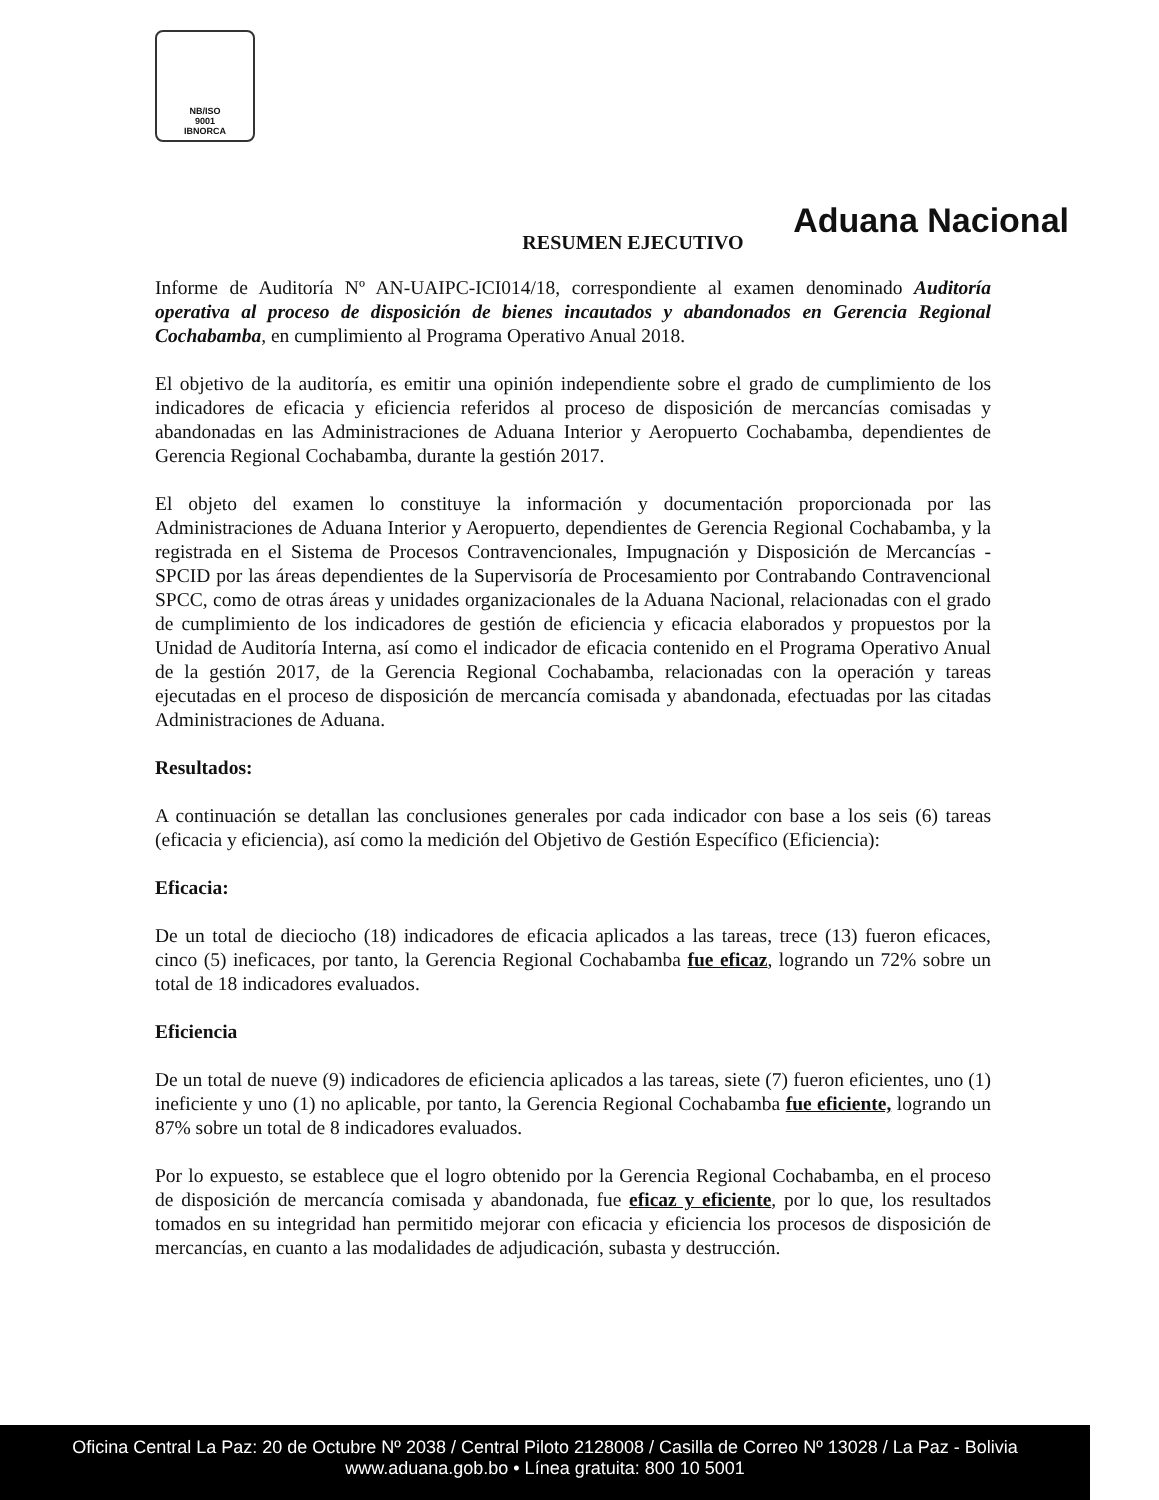NB/ISO
9001
IBNORCA
Aduana Nacional
RESUMEN EJECUTIVO
Informe de Auditoría Nº AN-UAIPC-ICI014/18, correspondiente al examen denominado Auditoría operativa al proceso de disposición de bienes incautados y abandonados en Gerencia Regional Cochabamba, en cumplimiento al Programa Operativo Anual 2018.
El objetivo de la auditoría, es emitir una opinión independiente sobre el grado de cumplimiento de los indicadores de eficacia y eficiencia referidos al proceso de disposición de mercancías comisadas y abandonadas en las Administraciones de Aduana Interior y Aeropuerto Cochabamba, dependientes de Gerencia Regional Cochabamba, durante la gestión 2017.
El objeto del examen lo constituye la información y documentación proporcionada por las Administraciones de Aduana Interior y Aeropuerto, dependientes de Gerencia Regional Cochabamba, y la registrada en el Sistema de Procesos Contravencionales, Impugnación y Disposición de Mercancías - SPCID por las áreas dependientes de la Supervisoría de Procesamiento por Contrabando Contravencional SPCC, como de otras áreas y unidades organizacionales de la Aduana Nacional, relacionadas con el grado de cumplimiento de los indicadores de gestión de eficiencia y eficacia elaborados y propuestos por la Unidad de Auditoría Interna, así como el indicador de eficacia contenido en el Programa Operativo Anual de la gestión 2017, de la Gerencia Regional Cochabamba, relacionadas con la operación y tareas ejecutadas en el proceso de disposición de mercancía comisada y abandonada, efectuadas por las citadas Administraciones de Aduana.
Resultados:
A continuación se detallan las conclusiones generales por cada indicador con base a los seis (6) tareas (eficacia y eficiencia), así como la medición del Objetivo de Gestión Específico (Eficiencia):
Eficacia:
De un total de dieciocho (18) indicadores de eficacia aplicados a las tareas, trece (13) fueron eficaces, cinco (5) ineficaces, por tanto, la Gerencia Regional Cochabamba fue eficaz, logrando un 72% sobre un total de 18 indicadores evaluados.
Eficiencia
De un total de nueve (9) indicadores de eficiencia aplicados a las tareas, siete (7) fueron eficientes, uno (1) ineficiente y uno (1) no aplicable, por tanto, la Gerencia Regional Cochabamba fue eficiente, logrando un 87% sobre un total de 8 indicadores evaluados.
Por lo expuesto, se establece que el logro obtenido por la Gerencia Regional Cochabamba, en el proceso de disposición de mercancía comisada y abandonada, fue eficaz y eficiente, por lo que, los resultados tomados en su integridad han permitido mejorar con eficacia y eficiencia los procesos de disposición de mercancías, en cuanto a las modalidades de adjudicación, subasta y destrucción.
Oficina Central La Paz: 20 de Octubre Nº 2038 / Central Piloto 2128008 / Casilla de Correo Nº 13028 / La Paz - Bolivia
www.aduana.gob.bo • Línea gratuita: 800 10 5001